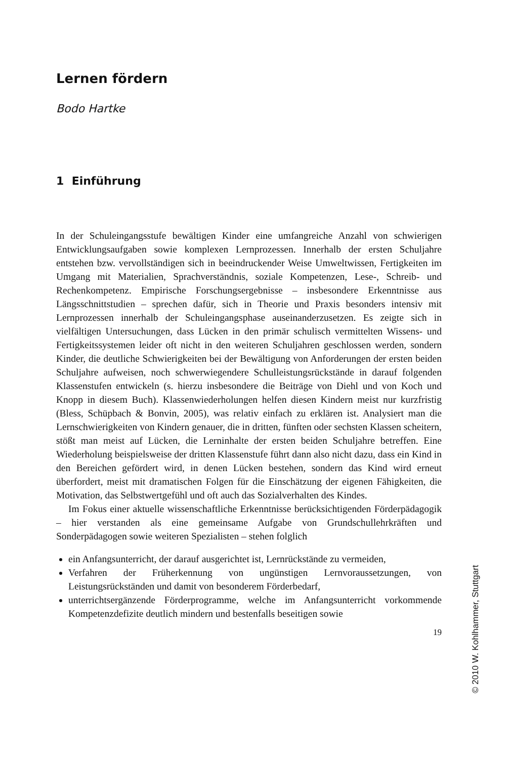Lernen fördern
Bodo Hartke
1 Einführung
In der Schuleingangsstufe bewältigen Kinder eine umfangreiche Anzahl von schwierigen Entwicklungsaufgaben sowie komplexen Lernprozessen. Innerhalb der ersten Schuljahre entstehen bzw. vervollständigen sich in beeindruckender Weise Umweltwissen, Fertigkeiten im Umgang mit Materialien, Sprachverständnis, soziale Kompetenzen, Lese-, Schreib- und Rechenkompetenz. Empirische Forschungsergebnisse – insbesondere Erkenntnisse aus Längsschnittstudien – sprechen dafür, sich in Theorie und Praxis besonders intensiv mit Lernprozessen innerhalb der Schuleingangsphase auseinanderzusetzen. Es zeigte sich in vielfältigen Untersuchungen, dass Lücken in den primär schulisch vermittelten Wissens- und Fertigkeitssystemen leider oft nicht in den weiteren Schuljahren geschlossen werden, sondern Kinder, die deutliche Schwierigkeiten bei der Bewältigung von Anforderungen der ersten beiden Schuljahre aufweisen, noch schwerwiegendere Schulleistungsrückstände in darauf folgenden Klassenstufen entwickeln (s. hierzu insbesondere die Beiträge von Diehl und von Koch und Knopp in diesem Buch). Klassenwiederholungen helfen diesen Kindern meist nur kurzfristig (Bless, Schüpbach & Bonvin, 2005), was relativ einfach zu erklären ist. Analysiert man die Lernschwierigkeiten von Kindern genauer, die in dritten, fünften oder sechsten Klassen scheitern, stößt man meist auf Lücken, die Lerninhalte der ersten beiden Schuljahre betreffen. Eine Wiederholung beispielsweise der dritten Klassenstufe führt dann also nicht dazu, dass ein Kind in den Bereichen gefördert wird, in denen Lücken bestehen, sondern das Kind wird erneut überfordert, meist mit dramatischen Folgen für die Einschätzung der eigenen Fähigkeiten, die Motivation, das Selbstwertgefühl und oft auch das Sozialverhalten des Kindes.
Im Fokus einer aktuelle wissenschaftliche Erkenntnisse berücksichtigenden Förderpädagogik – hier verstanden als eine gemeinsame Aufgabe von Grundschullehrkräften und Sonderpädagogen sowie weiteren Spezialisten – stehen folglich
ein Anfangsunterricht, der darauf ausgerichtet ist, Lernrückstände zu vermeiden,
Verfahren der Früherkennung von ungünstigen Lernvoraussetzungen, von Leistungsrückständen und damit von besonderem Förderbedarf,
unterrichtsergänzende Förderprogramme, welche im Anfangsunterricht vorkommende Kompetenzdefizite deutlich mindern und bestenfalls beseitigen sowie
19
© 2010 W. Kohlhammer, Stuttgart